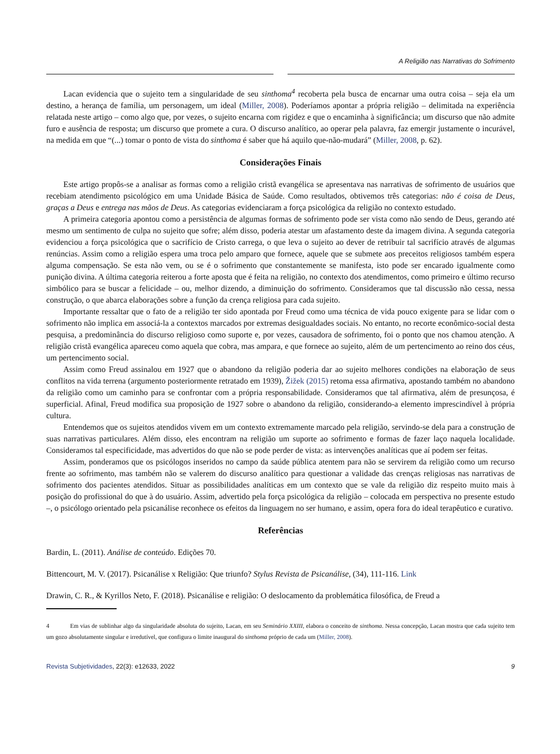A Religião nas Narrativas do Sofrimento
Lacan evidencia que o sujeito tem a singularidade de seu sinthoma<sup>4</sup> recoberta pela busca de encarnar uma outra coisa – seja ela um destino, a herança de família, um personagem, um ideal (Miller, 2008). Poderíamos apontar a própria religião – delimitada na experiência relatada neste artigo – como algo que, por vezes, o sujeito encarna com rigidez e que o encaminha à significância; um discurso que não admite furo e ausência de resposta; um discurso que promete a cura. O discurso analítico, ao operar pela palavra, faz emergir justamente o incurável, na medida em que “(...) tomar o ponto de vista do sinthoma é saber que há aquilo que-não-mudará” (Miller, 2008, p. 62).
Considerações Finais
Este artigo propôs-se a analisar as formas como a religião cristã evangélica se apresentava nas narrativas de sofrimento de usuários que recebiam atendimento psicológico em uma Unidade Básica de Saúde. Como resultados, obtivemos três categorias: não é coisa de Deus, graças a Deus e entrega nas mãos de Deus. As categorias evidenciaram a força psicológica da religião no contexto estudado.
A primeira categoria apontou como a persistência de algumas formas de sofrimento pode ser vista como não sendo de Deus, gerando até mesmo um sentimento de culpa no sujeito que sofre; além disso, poderia atestar um afastamento deste da imagem divina. A segunda categoria evidenciou a força psicológica que o sacrifício de Cristo carrega, o que leva o sujeito ao dever de retribuir tal sacrifício através de algumas renúncias. Assim como a religião espera uma troca pelo amparo que fornece, aquele que se submete aos preceitos religiosos também espera alguma compensação. Se esta não vem, ou se é o sofrimento que constantemente se manifesta, isto pode ser encarado igualmente como punição divina. A última categoria reiterou a forte aposta que é feita na religião, no contexto dos atendimentos, como primeiro e último recurso simbólico para se buscar a felicidade – ou, melhor dizendo, a diminuição do sofrimento. Consideramos que tal discussão não cessa, nessa construção, o que abarca elaborações sobre a função da crença religiosa para cada sujeito.
Importante ressaltar que o fato de a religião ter sido apontada por Freud como uma técnica de vida pouco exigente para se lidar com o sofrimento não implica em associá-la a contextos marcados por extremas desigualdades sociais. No entanto, no recorte econômico-social desta pesquisa, a predominância do discurso religioso como suporte e, por vezes, causadora de sofrimento, foi o ponto que nos chamou atenção. A religião cristã evangélica apareceu como aquela que cobra, mas ampara, e que fornece ao sujeito, além de um pertencimento ao reino dos céus, um pertencimento social.
Assim como Freud assinalou em 1927 que o abandono da religião poderia dar ao sujeito melhores condições na elaboração de seus conflitos na vida terrena (argumento posteriormente retratado em 1939), Žižek (2015) retoma essa afirmativa, apostando também no abandono da religião como um caminho para se confrontar com a própria responsabilidade. Consideramos que tal afirmativa, além de presunçosa, é superficial. Afinal, Freud modifica sua proposição de 1927 sobre o abandono da religião, considerando-a elemento imprescindível à própria cultura.
Entendemos que os sujeitos atendidos vivem em um contexto extremamente marcado pela religião, servindo-se dela para a construção de suas narrativas particulares. Além disso, eles encontram na religião um suporte ao sofrimento e formas de fazer laço naquela localidade. Consideramos tal especificidade, mas advertidos do que não se pode perder de vista: as intervenções analíticas que aí podem ser feitas.
Assim, ponderamos que os psicólogos inseridos no campo da saúde pública atentem para não se servirem da religião como um recurso frente ao sofrimento, mas também não se valerem do discurso analítico para questionar a validade das crenças religiosas nas narrativas de sofrimento dos pacientes atendidos. Situar as possibilidades analíticas em um contexto que se vale da religião diz respeito muito mais à posição do profissional do que à do usuário. Assim, advertido pela força psicológica da religião – colocada em perspectiva no presente estudo –, o psicólogo orientado pela psicanálise reconhece os efeitos da linguagem no ser humano, e assim, opera fora do ideal terapêutico e curativo.
Referências
Bardin, L. (2011). Análise de conteúdo. Edições 70.
Bittencourt, M. V. (2017). Psicanálise x Religião: Que triunfo? Stylus Revista de Psicanálise, (34), 111-116. Link
Drawin, C. R., & Kyrillos Neto, F. (2018). Psicanálise e religião: O deslocamento da problemática filosófica, de Freud a
4 Em vias de sublinhar algo da singularidade absoluta do sujeito, Lacan, em seu Seminário XXIII, elabora o conceito de sinthoma. Nessa concepção, Lacan mostra que cada sujeito tem um gozo absolutamente singular e irredutível, que configura o limite inaugural do sinthoma próprio de cada um (Miller, 2008).
Revista Subjetividades, 22(3): e12633, 2022 9